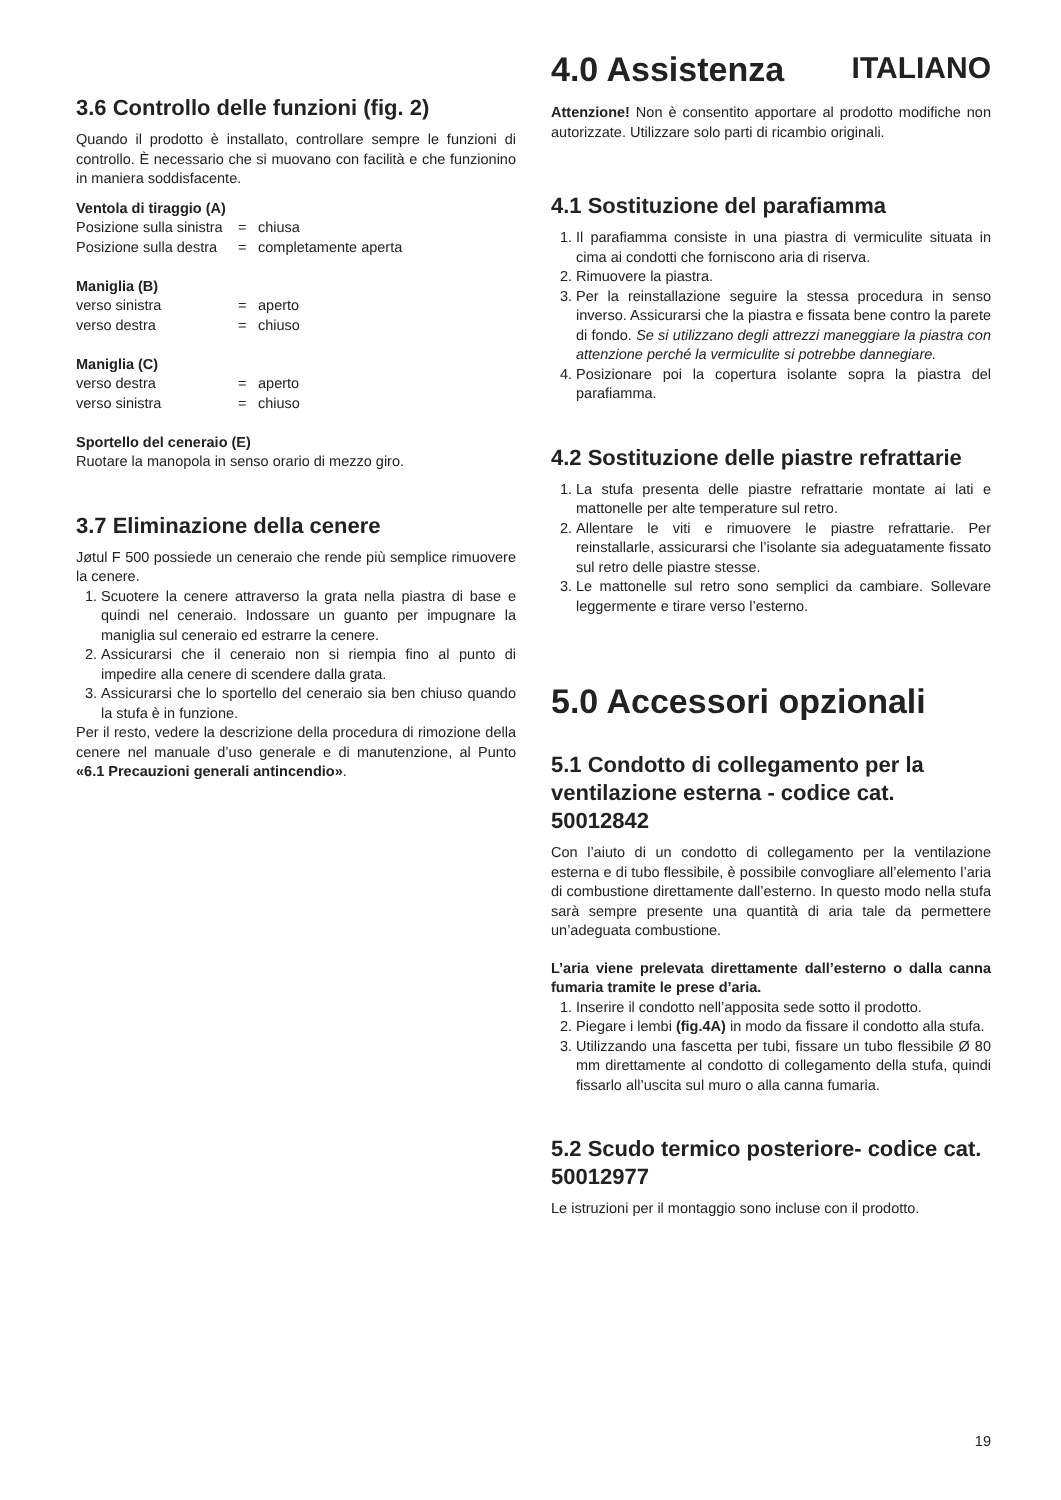ITALIANO
3.6 Controllo delle funzioni (fig. 2)
Quando il prodotto è installato, controllare sempre le funzioni di controllo. È necessario che si muovano con facilità e che funzionino in maniera soddisfacente.
Ventola di tiraggio (A)
Posizione sulla sinistra = chiusa Posizione sulla destra = completamente aperta
Maniglia (B)
verso sinistra = aperto verso destra = chiuso
Maniglia (C)
verso destra = aperto verso sinistra = chiuso
Sportello del ceneraio (E)
Ruotare la manopola in senso orario di mezzo giro.
3.7 Eliminazione della cenere
Jøtul F 500 possiede un ceneraio che rende più semplice rimuovere la cenere.
1. Scuotere la cenere attraverso la grata nella piastra di base e quindi nel ceneraio. Indossare un guanto per impugnare la maniglia sul ceneraio ed estrarre la cenere.
2. Assicurarsi che il ceneraio non si riempia fino al punto di impedire alla cenere di scendere dalla grata.
3. Assicurarsi che lo sportello del ceneraio sia ben chiuso quando la stufa è in funzione.
Per il resto, vedere la descrizione della procedura di rimozione della cenere nel manuale d’uso generale e di manutenzione, al Punto «6.1 Precauzioni generali antincendio».
4.0 Assistenza
Attenzione! Non è consentito apportare al prodotto modifiche non autorizzate. Utilizzare solo parti di ricambio originali.
4.1 Sostituzione del parafiamma
1. Il parafiamma consiste in una piastra di vermiculite situata in cima ai condotti che forniscono aria di riserva.
2. Rimuovere la piastra.
3. Per la reinstallazione seguire la stessa procedura in senso inverso. Assicurarsi che la piastra e fissata bene contro la parete di fondo. Se si utilizzano degli attrezzi maneggiare la piastra con attenzione perché la vermiculite si potrebbe dannegiare.
4. Posizionare poi la copertura isolante sopra la piastra del parafiamma.
4.2 Sostituzione delle piastre refrattarie
1. La stufa presenta delle piastre refrattarie montate ai lati e mattonelle per alte temperature sul retro.
2. Allentare le viti e rimuovere le piastre refrattarie. Per reinstallarle, assicurarsi che l’isolante sia adeguatamente fissato sul retro delle piastre stesse.
3. Le mattonelle sul retro sono semplici da cambiare. Sollevare leggermente e tirare verso l’esterno.
5.0 Accessori opzionali
5.1 Condotto di collegamento per la ventilazione esterna - codice cat. 50012842
Con l’aiuto di un condotto di collegamento per la ventilazione esterna e di tubo flessibile, è possibile convogliare all’elemento l’aria di combustione direttamente dall’esterno. In questo modo nella stufa sarà sempre presente una quantità di aria tale da permettere un’adeguata combustione.
L’aria viene prelevata direttamente dall’esterno o dalla canna fumaria tramite le prese d’aria.
1. Inserire il condotto nell’apposita sede sotto il prodotto.
2. Piegare i lembi (fig.4A) in modo da fissare il condotto alla stufa.
3. Utilizzando una fascetta per tubi, fissare un tubo flessibile Ø 80 mm direttamente al condotto di collegamento della stufa, quindi fissarlo all’uscita sul muro o alla canna fumaria.
5.2 Scudo termico posteriore- codice cat. 50012977
Le istruzioni per il montaggio sono incluse con il prodotto.
19